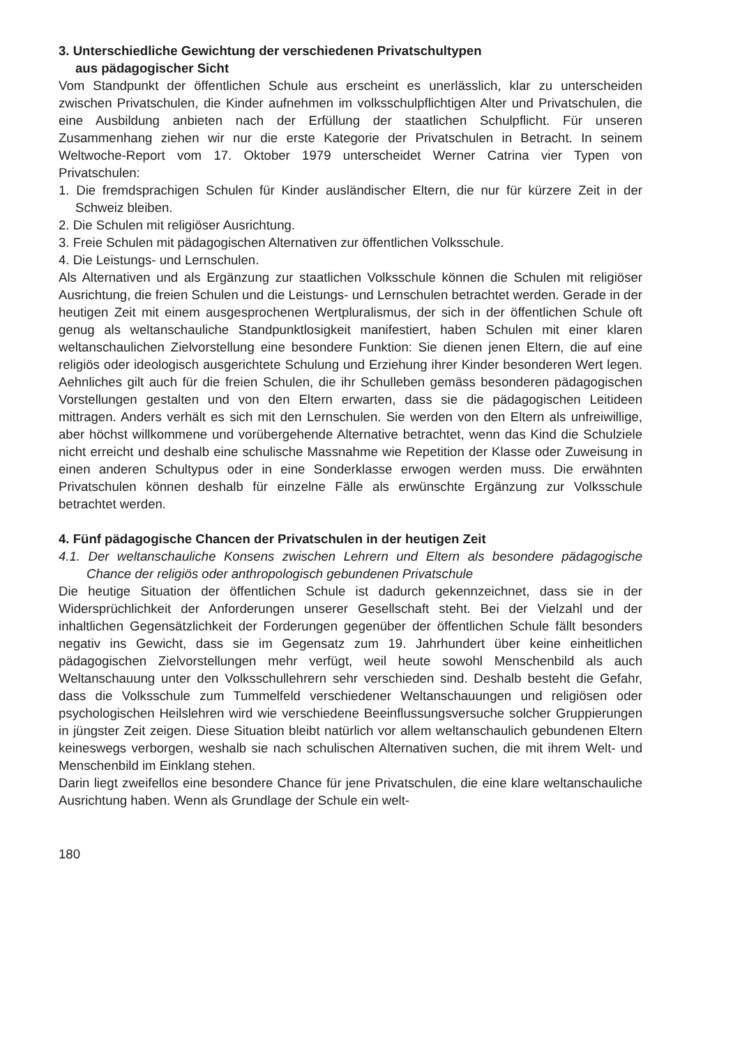3. Unterschiedliche Gewichtung der verschiedenen Privatschultypen
aus pädagogischer Sicht
Vom Standpunkt der öffentlichen Schule aus erscheint es unerlässlich, klar zu unterscheiden zwischen Privatschulen, die Kinder aufnehmen im volksschulpflichtigen Alter und Privatschulen, die eine Ausbildung anbieten nach der Erfüllung der staatlichen Schulpflicht. Für unseren Zusammenhang ziehen wir nur die erste Kategorie der Privatschulen in Betracht. In seinem Weltwoche-Report vom 17. Oktober 1979 unterscheidet Werner Catrina vier Typen von Privatschulen:
1. Die fremdsprachigen Schulen für Kinder ausländischer Eltern, die nur für kürzere Zeit in der Schweiz bleiben.
2. Die Schulen mit religiöser Ausrichtung.
3. Freie Schulen mit pädagogischen Alternativen zur öffentlichen Volksschule.
4. Die Leistungs- und Lernschulen.
Als Alternativen und als Ergänzung zur staatlichen Volksschule können die Schulen mit religiöser Ausrichtung, die freien Schulen und die Leistungs- und Lernschulen betrachtet werden. Gerade in der heutigen Zeit mit einem ausgesprochenen Wertpluralismus, der sich in der öffentlichen Schule oft genug als weltanschauliche Standpunktlosigkeit manifestiert, haben Schulen mit einer klaren weltanschaulichen Zielvorstellung eine besondere Funktion: Sie dienen jenen Eltern, die auf eine religiös oder ideologisch ausgerichtete Schulung und Erziehung ihrer Kinder besonderen Wert legen. Aehnliches gilt auch für die freien Schulen, die ihr Schulleben gemäss besonderen pädagogischen Vorstellungen gestalten und von den Eltern erwarten, dass sie die pädagogischen Leitideen mittragen. Anders verhält es sich mit den Lernschulen. Sie werden von den Eltern als unfreiwillige, aber höchst willkommene und vorübergehende Alternative betrachtet, wenn das Kind die Schulziele nicht erreicht und deshalb eine schulische Massnahme wie Repetition der Klasse oder Zuweisung in einen anderen Schultypus oder in eine Sonderklasse erwogen werden muss. Die erwähnten Privatschulen können deshalb für einzelne Fälle als erwünschte Ergänzung zur Volksschule betrachtet werden.
4. Fünf pädagogische Chancen der Privatschulen in der heutigen Zeit
4.1. Der weltanschauliche Konsens zwischen Lehrern und Eltern als besondere pädagogische Chance der religiös oder anthropologisch gebundenen Privatschule
Die heutige Situation der öffentlichen Schule ist dadurch gekennzeichnet, dass sie in der Widersprüchlichkeit der Anforderungen unserer Gesellschaft steht. Bei der Vielzahl und der inhaltlichen Gegensätzlichkeit der Forderungen gegenüber der öffentlichen Schule fällt besonders negativ ins Gewicht, dass sie im Gegensatz zum 19. Jahrhundert über keine einheitlichen pädagogischen Zielvorstellungen mehr verfügt, weil heute sowohl Menschenbild als auch Weltanschauung unter den Volksschullehrern sehr verschieden sind. Deshalb besteht die Gefahr, dass die Volksschule zum Tummelfeld verschiedener Weltanschauungen und religiösen oder psychologischen Heilslehren wird wie verschiedene Beeinflussungsversuche solcher Gruppierungen in jüngster Zeit zeigen. Diese Situation bleibt natürlich vor allem weltanschaulich gebundenen Eltern keineswegs verborgen, weshalb sie nach schulischen Alternativen suchen, die mit ihrem Welt- und Menschenbild im Einklang stehen.
Darin liegt zweifellos eine besondere Chance für jene Privatschulen, die eine klare weltanschauliche Ausrichtung haben. Wenn als Grundlage der Schule ein welt-
180